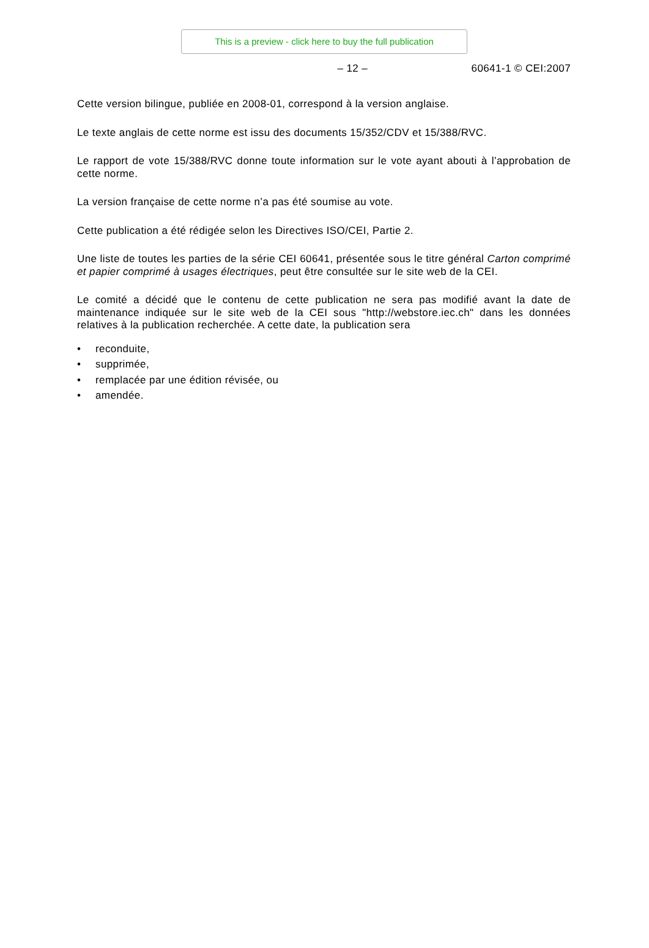This is a preview - click here to buy the full publication
– 12 – 60641-1 © CEI:2007
Cette version bilingue, publiée en 2008-01, correspond à la version anglaise.
Le texte anglais de cette norme est issu des documents 15/352/CDV et 15/388/RVC.
Le rapport de vote 15/388/RVC donne toute information sur le vote ayant abouti à l’approbation de cette norme.
La version française de cette norme n’a pas été soumise au vote.
Cette publication a été rédigée selon les Directives ISO/CEI, Partie 2.
Une liste de toutes les parties de la série CEI 60641, présentée sous le titre général Carton comprimé et papier comprimé à usages électriques, peut être consultée sur le site web de la CEI.
Le comité a décidé que le contenu de cette publication ne sera pas modifié avant la date de maintenance indiquée sur le site web de la CEI sous "http://webstore.iec.ch" dans les données relatives à la publication recherchée. A cette date, la publication sera
• reconduite,
• supprimée,
• remplacée par une édition révisée, ou
• amendée.